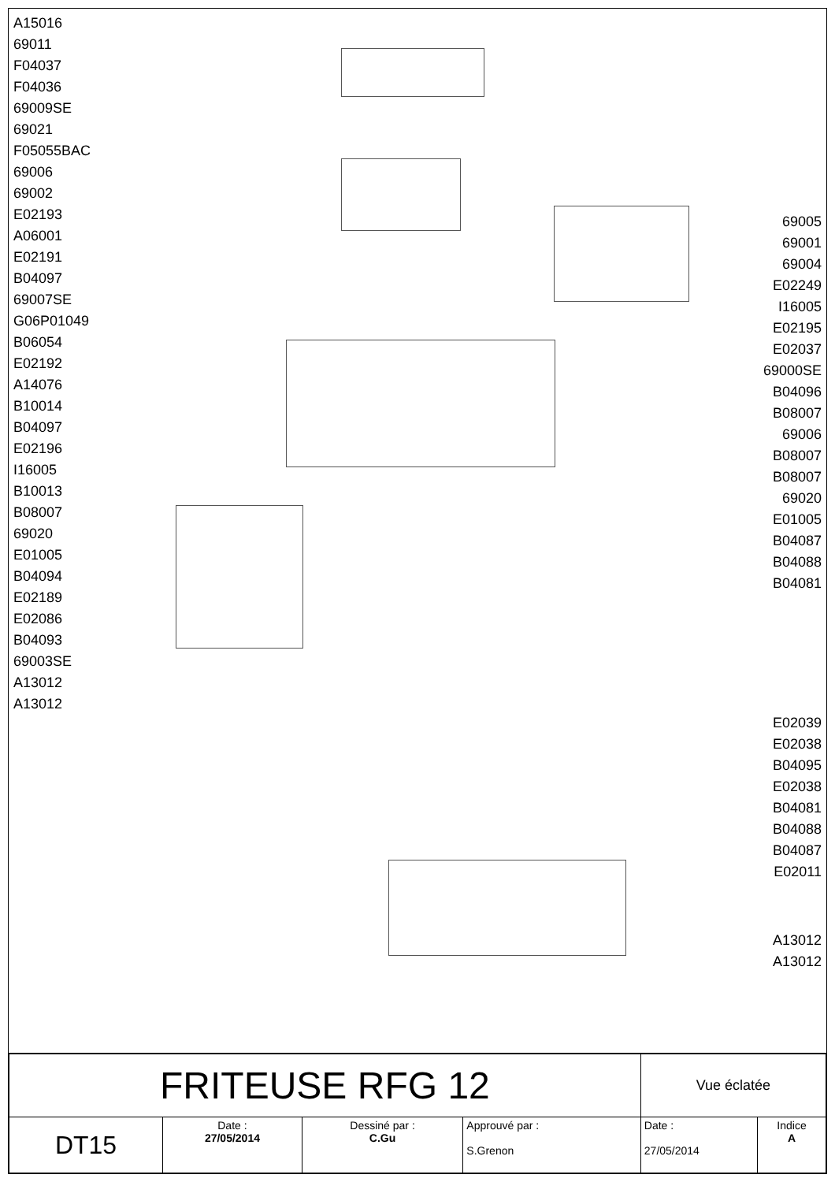A15016
69011
F04037
F04036
69009SE
69021
F05055BAC
69006
69002
E02193
A06001
E02191
B04097
69007SE
G06P01049
B06054
E02192
A14076
B10014
B04097
E02196
I16005
B10013
B08007
69020
E01005
B04094
E02189
E02086
B04093
69003SE
A13012
A13012
69005
69001
69004
E02249
I16005
E02195
E02037
69000SE
B04096
B08007
69006
B08007
B08007
69020
E01005
B04087
B04088
B04081
E02039
E02038
B04095
E02038
B04081
B04088
B04087
E02011
A13012
A13012
| FRITEUSE RFG 12 | | | | Vue éclatée | |
| DT15 | Date : 27/05/2014 | Dessiné par : C.Gu | Approuvé par : S.Grenon | Date : 27/05/2014 | Indice A |